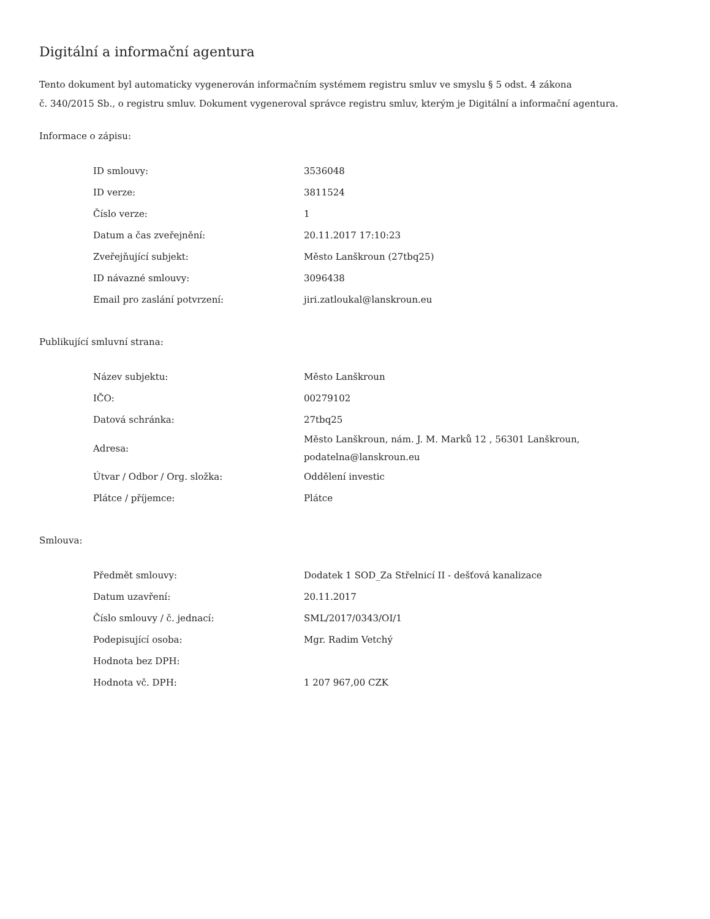Digitální a informační agentura
Tento dokument byl automaticky vygenerován informačním systémem registru smluv ve smyslu § 5 odst. 4 zákona
č. 340/2015 Sb., o registru smluv. Dokument vygeneroval správce registru smluv, kterým je Digitální a informační agentura.
Informace o zápisu:
| ID smlouvy: | 3536048 |
| ID verze: | 3811524 |
| Číslo verze: | 1 |
| Datum a čas zveřejnění: | 20.11.2017 17:10:23 |
| Zveřejňující subjekt: | Město Lanškroun (27tbq25) |
| ID návazné smlouvy: | 3096438 |
| Email pro zaslání potvrzení: | jiri.zatloukal@lanskroun.eu |
Publikující smluvní strana:
| Název subjektu: | Město Lanškroun |
| IČO: | 00279102 |
| Datová schránka: | 27tbq25 |
| Adresa: | Město Lanškroun, nám. J. M. Marků 12 , 56301 Lanškroun, podatelna@lanskroun.eu |
| Útvar / Odbor / Org. složka: | Oddělení investic |
| Plátce / příjemce: | Plátce |
Smlouva:
| Předmět smlouvy: | Dodatek 1 SOD_Za Střelnicí II - dešťová kanalizace |
| Datum uzavření: | 20.11.2017 |
| Číslo smlouvy / č. jednací: | SML/2017/0343/OI/1 |
| Podepisující osoba: | Mgr. Radim Vetchý |
| Hodnota bez DPH: | |
| Hodnota vč. DPH: | 1 207 967,00 CZK |